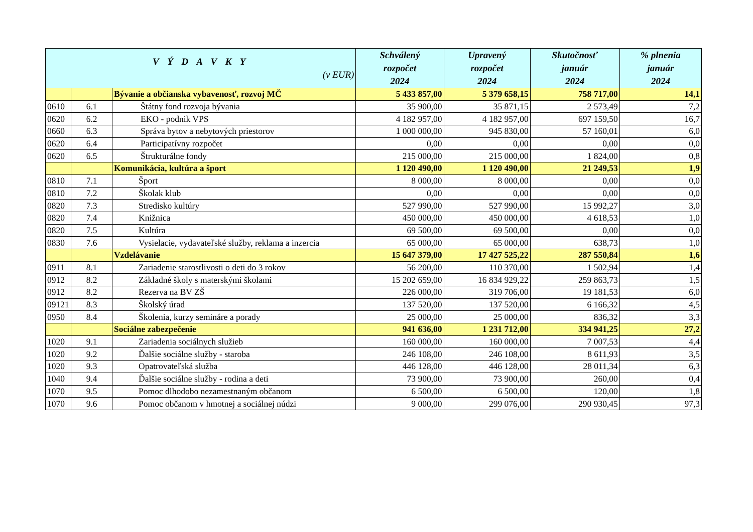| V Ý D A V K Y (v EUR) | | | Schválený rozpočet 2024 | Upravený rozpočet 2024 | Skutočnosť január 2024 | % plnenia január 2024 |
| --- | --- | --- | --- | --- | --- | --- |
| | | Bývanie a občianska vybavenosť, rozvoj MČ | 5 433 857,00 | 5 379 658,15 | 758 717,00 | 14,1 |
| 0610 | 6.1 | Štátny fond rozvoja bývania | 35 900,00 | 35 871,15 | 2 573,49 | 7,2 |
| 0620 | 6.2 | EKO - podnik VPS | 4 182 957,00 | 4 182 957,00 | 697 159,50 | 16,7 |
| 0660 | 6.3 | Správa bytov a nebytových priestorov | 1 000 000,00 | 945 830,00 | 57 160,01 | 6,0 |
| 0620 | 6.4 | Participatívny rozpočet | 0,00 | 0,00 | 0,00 | 0,0 |
| 0620 | 6.5 | Štrukturálne fondy | 215 000,00 | 215 000,00 | 1 824,00 | 0,8 |
| | | Komunikácia, kultúra a šport | 1 120 490,00 | 1 120 490,00 | 21 249,53 | 1,9 |
| 0810 | 7.1 | Šport | 8 000,00 | 8 000,00 | 0,00 | 0,0 |
| 0810 | 7.2 | Školak klub | 0,00 | 0,00 | 0,00 | 0,0 |
| 0820 | 7.3 | Stredisko kultúry | 527 990,00 | 527 990,00 | 15 992,27 | 3,0 |
| 0820 | 7.4 | Knižnica | 450 000,00 | 450 000,00 | 4 618,53 | 1,0 |
| 0820 | 7.5 | Kultúra | 69 500,00 | 69 500,00 | 0,00 | 0,0 |
| 0830 | 7.6 | Vysielacie, vydavateľské služby, reklama a inzercia | 65 000,00 | 65 000,00 | 638,73 | 1,0 |
| | | Vzdelávanie | 15 647 379,00 | 17 427 525,22 | 287 550,84 | 1,6 |
| 0911 | 8.1 | Zariadenie starostlivosti o deti do 3 rokov | 56 200,00 | 110 370,00 | 1 502,94 | 1,4 |
| 0912 | 8.2 | Základné školy s materskými školami | 15 202 659,00 | 16 834 929,22 | 259 863,73 | 1,5 |
| 0912 | 8.2 | Rezerva na BV ZŠ | 226 000,00 | 319 706,00 | 19 181,53 | 6,0 |
| 09121 | 8.3 | Školský úrad | 137 520,00 | 137 520,00 | 6 166,32 | 4,5 |
| 0950 | 8.4 | Školenia, kurzy semináre a porady | 25 000,00 | 25 000,00 | 836,32 | 3,3 |
| | | Sociálne zabezpečenie | 941 636,00 | 1 231 712,00 | 334 941,25 | 27,2 |
| 1020 | 9.1 | Zariadenia sociálnych služieb | 160 000,00 | 160 000,00 | 7 007,53 | 4,4 |
| 1020 | 9.2 | Ďalšie sociálne služby - staroba | 246 108,00 | 246 108,00 | 8 611,93 | 3,5 |
| 1020 | 9.3 | Opatrovateľská služba | 446 128,00 | 446 128,00 | 28 011,34 | 6,3 |
| 1040 | 9.4 | Ďalšie sociálne služby - rodina a deti | 73 900,00 | 73 900,00 | 260,00 | 0,4 |
| 1070 | 9.5 | Pomoc dlhodobo nezamestnaným občanom | 6 500,00 | 6 500,00 | 120,00 | 1,8 |
| 1070 | 9.6 | Pomoc občanom v hmotnej a sociálnej núdzi | 9 000,00 | 299 076,00 | 290 930,45 | 97,3 |